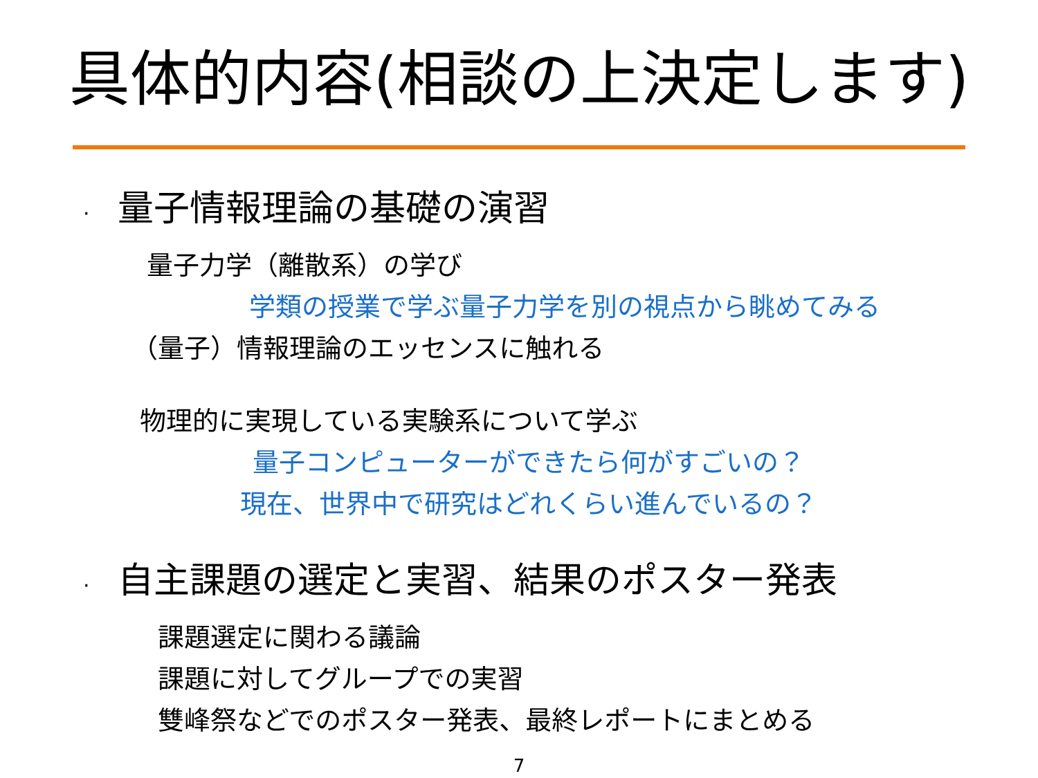具体的内容(相談の上決定します)
· 量子情報理論の基礎の演習
量子力学（離散系）の学び
学類の授業で学ぶ量子力学を別の視点から眺めてみる
（量子）情報理論のエッセンスに触れる
物理的に実現している実験系について学ぶ
量子コンピューターができたら何がすごいの？
現在、世界中で研究はどれくらい進んでいるの？
· 自主課題の選定と実習、結果のポスター発表
課題選定に関わる議論
課題に対してグループでの実習
雙峰祭などでのポスター発表、最終レポートにまとめる
7